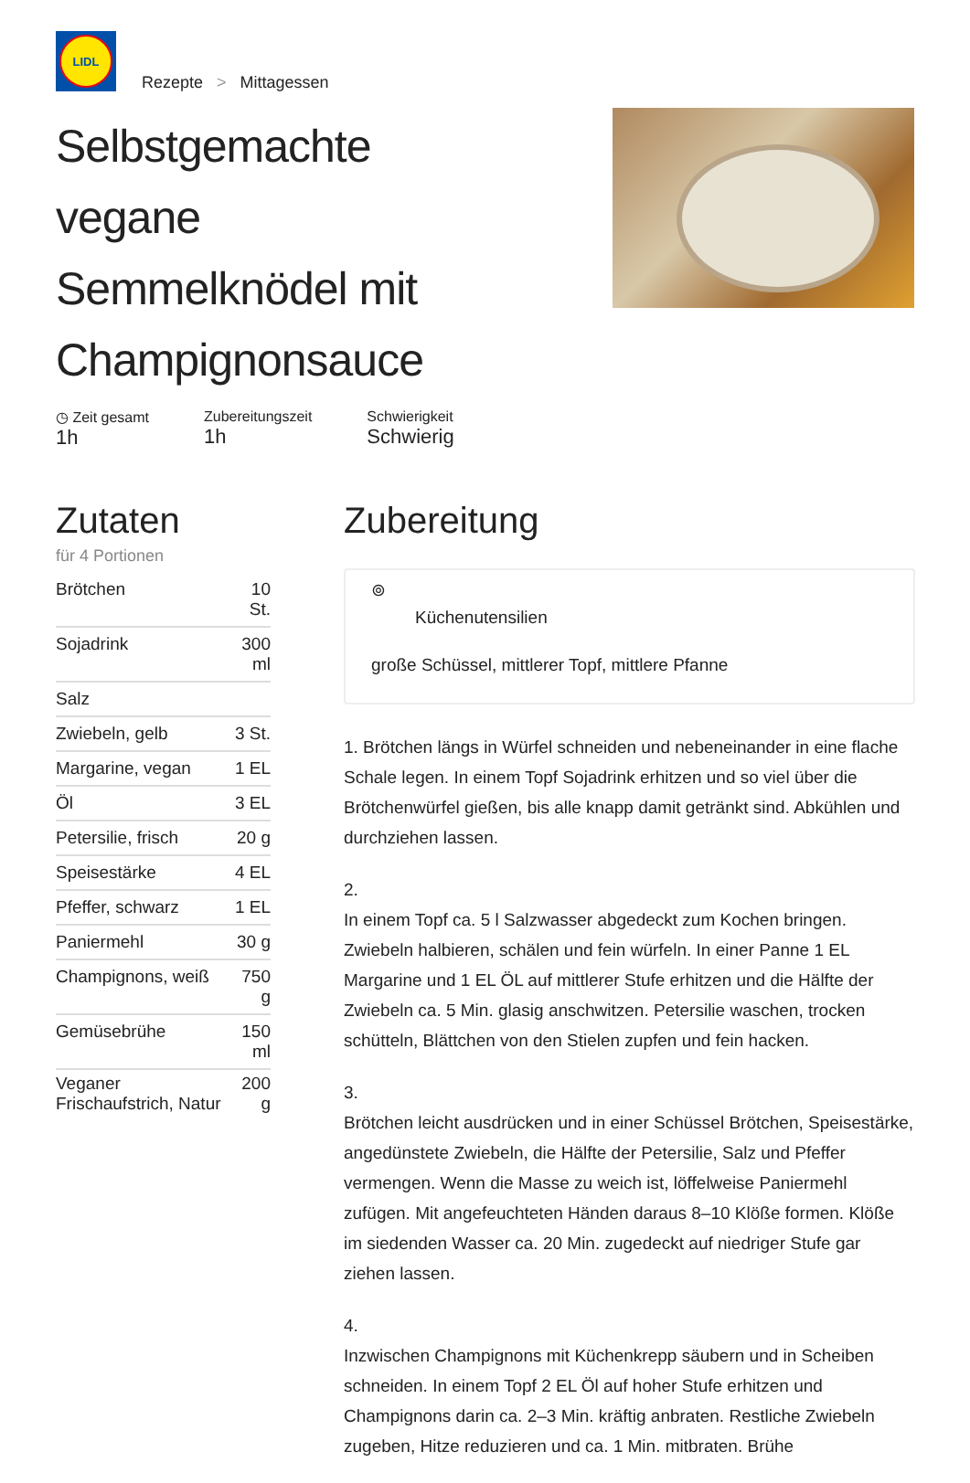LIDL
Rezepte > Mittagessen
Selbstgemachte vegane Semmelknödel mit Champignonsauce
◷ Zeit gesamt
1h
Zubereitungszeit
1h
Schwierigkeit
Schwierig
Zutaten
für 4 Portionen
| Brötchen | 10 St. |
| Sojadrink | 300 ml |
| Salz | |
| Zwiebeln, gelb | 3 St. |
| Margarine, vegan | 1 EL |
| Öl | 3 EL |
| Petersilie, frisch | 20 g |
| Speisestärke | 4 EL |
| Pfeffer, schwarz | 1 EL |
| Paniermehl | 30 g |
| Champignons, weiß | 750 g |
| Gemüsebrühe | 150 ml |
| Veganer Frischaufstrich, Natur | 200 g |
Zubereitung
⊚
Küchenutensilien
große Schüssel, mittlerer Topf, mittlere Pfanne
1. Brötchen längs in Würfel schneiden und nebeneinander in eine flache Schale legen. In einem Topf Sojadrink erhitzen und so viel über die Brötchenwürfel gießen, bis alle knapp damit getränkt sind. Abkühlen und durchziehen lassen.
2.
In einem Topf ca. 5 l Salzwasser abgedeckt zum Kochen bringen. Zwiebeln halbieren, schälen und fein würfeln. In einer Panne 1 EL Margarine und 1 EL ÖL auf mittlerer Stufe erhitzen und die Hälfte der Zwiebeln ca. 5 Min. glasig anschwitzen. Petersilie waschen, trocken schütteln, Blättchen von den Stielen zupfen und fein hacken.
3.
Brötchen leicht ausdrücken und in einer Schüssel Brötchen, Speisestärke, angedünstete Zwiebeln, die Hälfte der Petersilie, Salz und Pfeffer vermengen. Wenn die Masse zu weich ist, löffelweise Paniermehl zufügen. Mit angefeuchteten Händen daraus 8–10 Klöße formen. Klöße im siedenden Wasser ca. 20 Min. zugedeckt auf niedriger Stufe gar ziehen lassen.
4.
Inzwischen Champignons mit Küchenkrepp säubern und in Scheiben schneiden. In einem Topf 2 EL Öl auf hoher Stufe erhitzen und Champignons darin ca. 2–3 Min. kräftig anbraten. Restliche Zwiebeln zugeben, Hitze reduzieren und ca. 1 Min. mitbraten. Brühe